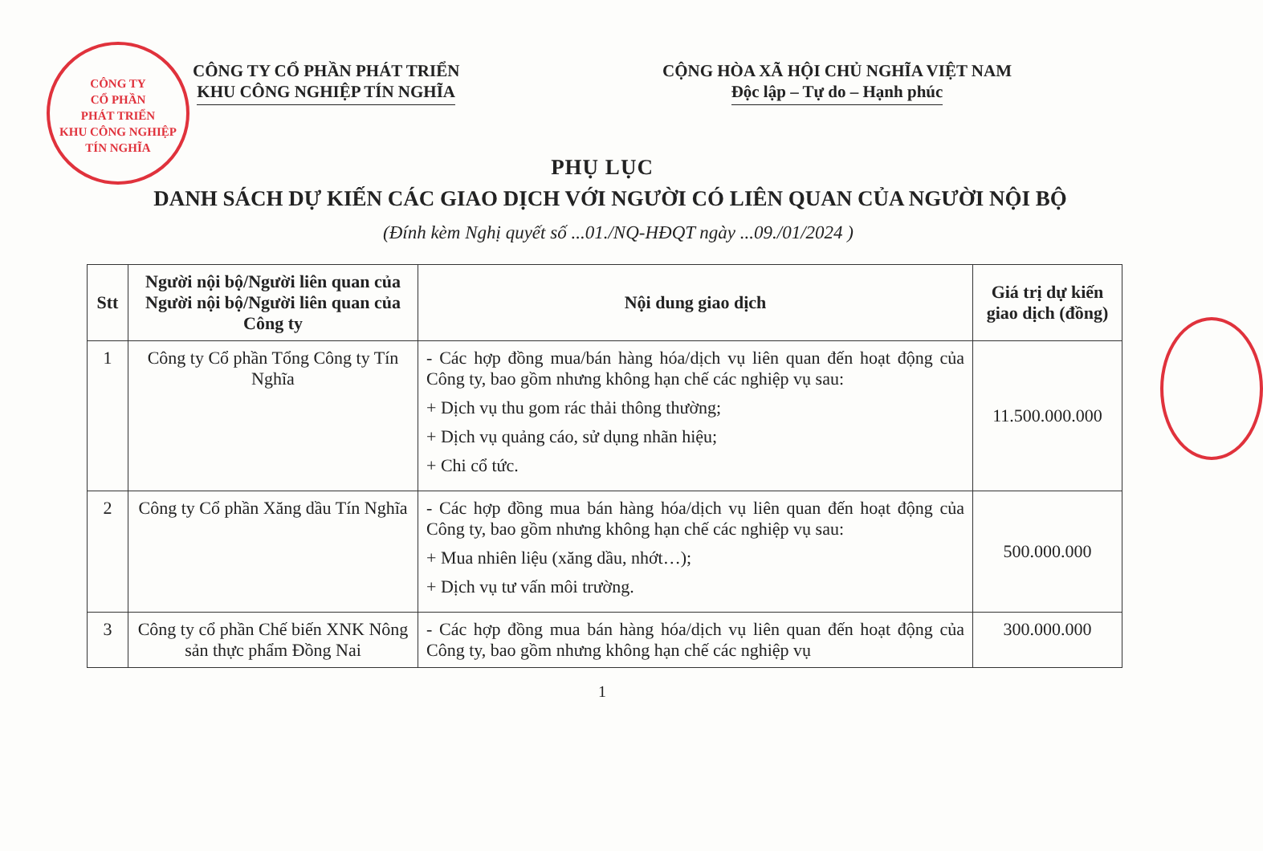CÔNG TY
CỔ PHẦN
PHÁT TRIỂN
KHU CÔNG NGHIỆP
TÍN NGHĨA
CÔNG TY CỔ PHẦN PHÁT TRIỂN
KHU CÔNG NGHIỆP TÍN NGHĨA
CỘNG HÒA XÃ HỘI CHỦ NGHĨA VIỆT NAM
Độc lập – Tự do – Hạnh phúc
PHỤ LỤC
DANH SÁCH DỰ KIẾN CÁC GIAO DỊCH VỚI NGƯỜI CÓ LIÊN QUAN CỦA NGƯỜI NỘI BỘ
(Đính kèm Nghị quyết số ...01./NQ-HĐQT ngày ...09./01/2024 )
| Stt | Người nội bộ/Người liên quan của Người nội bộ/Người liên quan của Công ty | Nội dung giao dịch | Giá trị dự kiến giao dịch (đồng) |
| --- | --- | --- | --- |
| 1 | Công ty Cổ phần Tổng Công ty Tín Nghĩa | - Các hợp đồng mua/bán hàng hóa/dịch vụ liên quan đến hoạt động của Công ty, bao gồm nhưng không hạn chế các nghiệp vụ sau: + Dịch vụ thu gom rác thải thông thường; + Dịch vụ quảng cáo, sử dụng nhãn hiệu; + Chi cổ tức. | 11.500.000.000 |
| 2 | Công ty Cổ phần Xăng dầu Tín Nghĩa | - Các hợp đồng mua bán hàng hóa/dịch vụ liên quan đến hoạt động của Công ty, bao gồm nhưng không hạn chế các nghiệp vụ sau: + Mua nhiên liệu (xăng dầu, nhớt…); + Dịch vụ tư vấn môi trường. | 500.000.000 |
| 3 | Công ty cổ phần Chế biến XNK Nông sản thực phẩm Đồng Nai | - Các hợp đồng mua bán hàng hóa/dịch vụ liên quan đến hoạt động của Công ty, bao gồm nhưng không hạn chế các nghiệp vụ | 300.000.000 |
1